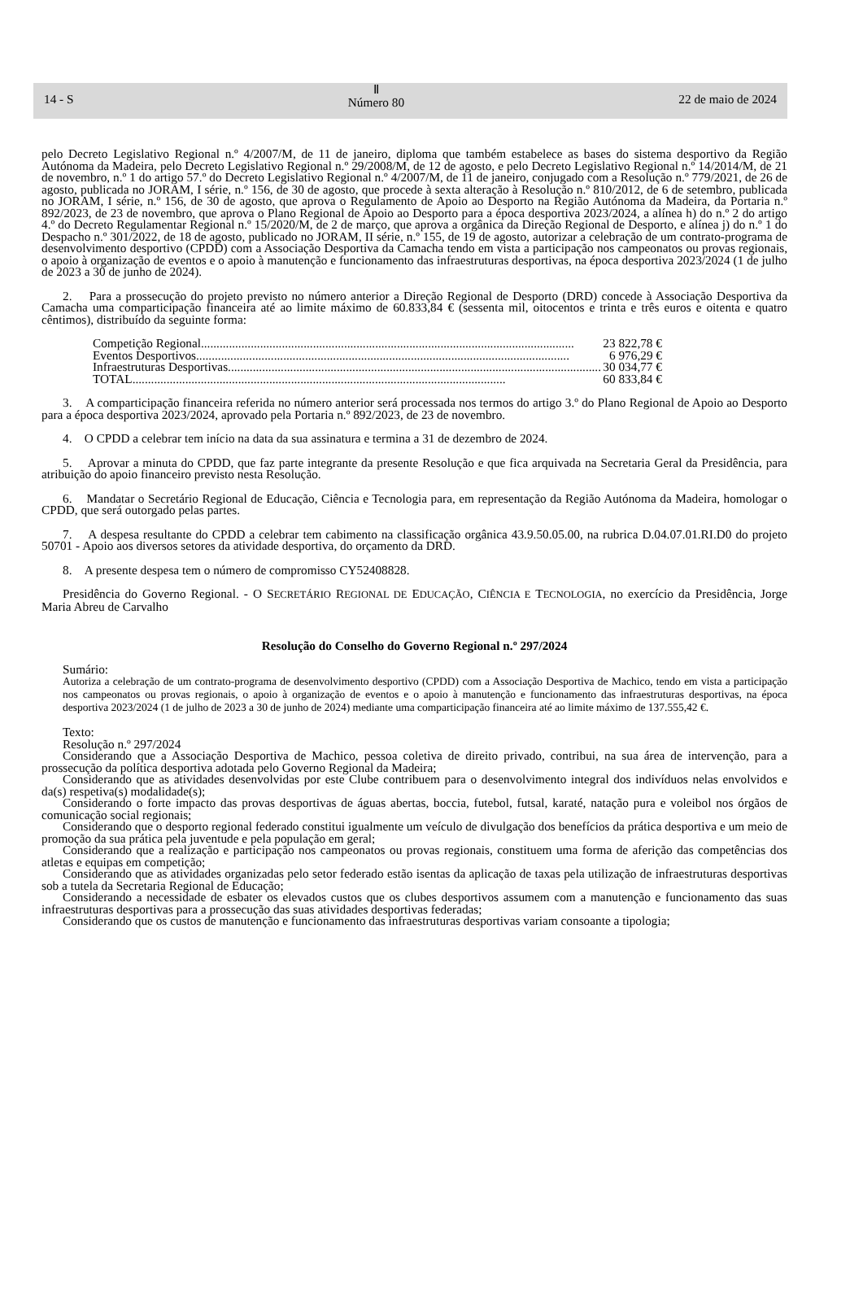14 - S
Ⅱ
Número 80
22 de maio de 2024
pelo Decreto Legislativo Regional n.º 4/2007/M, de 11 de janeiro, diploma que também estabelece as bases do sistema desportivo da Região Autónoma da Madeira, pelo Decreto Legislativo Regional n.º 29/2008/M, de 12 de agosto, e pelo Decreto Legislativo Regional n.º 14/2014/M, de 21 de novembro, n.º 1 do artigo 57.º do Decreto Legislativo Regional n.º 4/2007/M, de 11 de janeiro, conjugado com a Resolução n.º 779/2021, de 26 de agosto, publicada no JORAM, I série, n.º 156, de 30 de agosto, que procede à sexta alteração à Resolução n.º 810/2012, de 6 de setembro, publicada no JORAM, I série, n.º 156, de 30 de agosto, que aprova o Regulamento de Apoio ao Desporto na Região Autónoma da Madeira, da Portaria n.º 892/2023, de 23 de novembro, que aprova o Plano Regional de Apoio ao Desporto para a época desportiva 2023/2024, a alínea h) do n.º 2 do artigo 4.º do Decreto Regulamentar Regional n.º 15/2020/M, de 2 de março, que aprova a orgânica da Direção Regional de Desporto, e alínea j) do n.º 1 do Despacho n.º 301/2022, de 18 de agosto, publicado no JORAM, II série, n.º 155, de 19 de agosto, autorizar a celebração de um contrato-programa de desenvolvimento desportivo (CPDD) com a Associação Desportiva da Camacha tendo em vista a participação nos campeonatos ou provas regionais, o apoio à organização de eventos e o apoio à manutenção e funcionamento das infraestruturas desportivas, na época desportiva 2023/2024 (1 de julho de 2023 a 30 de junho de 2024).
2. Para a prossecução do projeto previsto no número anterior a Direção Regional de Desporto (DRD) concede à Associação Desportiva da Camacha uma comparticipação financeira até ao limite máximo de 60.833,84 € (sessenta mil, oitocentos e trinta e três euros e oitenta e quatro cêntimos), distribuído da seguinte forma:
Competição Regional........................................................................................................................ 23 822,78 €
Eventos Desportivos........................................................................................................................ 6 976,29 €
Infraestruturas Desportivas........................................................................................................................ 30 034,77 €
TOTAL........................................................................................................................ 60 833,84 €
3. A comparticipação financeira referida no número anterior será processada nos termos do artigo 3.º do Plano Regional de Apoio ao Desporto para a época desportiva 2023/2024, aprovado pela Portaria n.º 892/2023, de 23 de novembro.
4. O CPDD a celebrar tem início na data da sua assinatura e termina a 31 de dezembro de 2024.
5. Aprovar a minuta do CPDD, que faz parte integrante da presente Resolução e que fica arquivada na Secretaria Geral da Presidência, para atribuição do apoio financeiro previsto nesta Resolução.
6. Mandatar o Secretário Regional de Educação, Ciência e Tecnologia para, em representação da Região Autónoma da Madeira, homologar o CPDD, que será outorgado pelas partes.
7. A despesa resultante do CPDD a celebrar tem cabimento na classificação orgânica 43.9.50.05.00, na rubrica D.04.07.01.RI.D0 do projeto 50701 - Apoio aos diversos setores da atividade desportiva, do orçamento da DRD.
8. A presente despesa tem o número de compromisso CY52408828.
Presidência do Governo Regional. - O SECRETÁRIO REGIONAL DE EDUCAÇÃO, CIÊNCIA E TECNOLOGIA, no exercício da Presidência, Jorge Maria Abreu de Carvalho
Resolução do Conselho do Governo Regional n.º 297/2024
Sumário:
Autoriza a celebração de um contrato-programa de desenvolvimento desportivo (CPDD) com a Associação Desportiva de Machico, tendo em vista a participação nos campeonatos ou provas regionais, o apoio à organização de eventos e o apoio à manutenção e funcionamento das infraestruturas desportivas, na época desportiva 2023/2024 (1 de julho de 2023 a 30 de junho de 2024) mediante uma comparticipação financeira até ao limite máximo de 137.555,42 €.
Texto:
Resolução n.º 297/2024
Considerando que a Associação Desportiva de Machico, pessoa coletiva de direito privado, contribui, na sua área de intervenção, para a prossecução da política desportiva adotada pelo Governo Regional da Madeira;
Considerando que as atividades desenvolvidas por este Clube contribuem para o desenvolvimento integral dos indivíduos nelas envolvidos e da(s) respetiva(s) modalidade(s);
Considerando o forte impacto das provas desportivas de águas abertas, boccia, futebol, futsal, karaté, natação pura e voleibol nos órgãos de comunicação social regionais;
Considerando que o desporto regional federado constitui igualmente um veículo de divulgação dos benefícios da prática desportiva e um meio de promoção da sua prática pela juventude e pela população em geral;
Considerando que a realização e participação nos campeonatos ou provas regionais, constituem uma forma de aferição das competências dos atletas e equipas em competição;
Considerando que as atividades organizadas pelo setor federado estão isentas da aplicação de taxas pela utilização de infraestruturas desportivas sob a tutela da Secretaria Regional de Educação;
Considerando a necessidade de esbater os elevados custos que os clubes desportivos assumem com a manutenção e funcionamento das suas infraestruturas desportivas para a prossecução das suas atividades desportivas federadas;
Considerando que os custos de manutenção e funcionamento das infraestruturas desportivas variam consoante a tipologia;